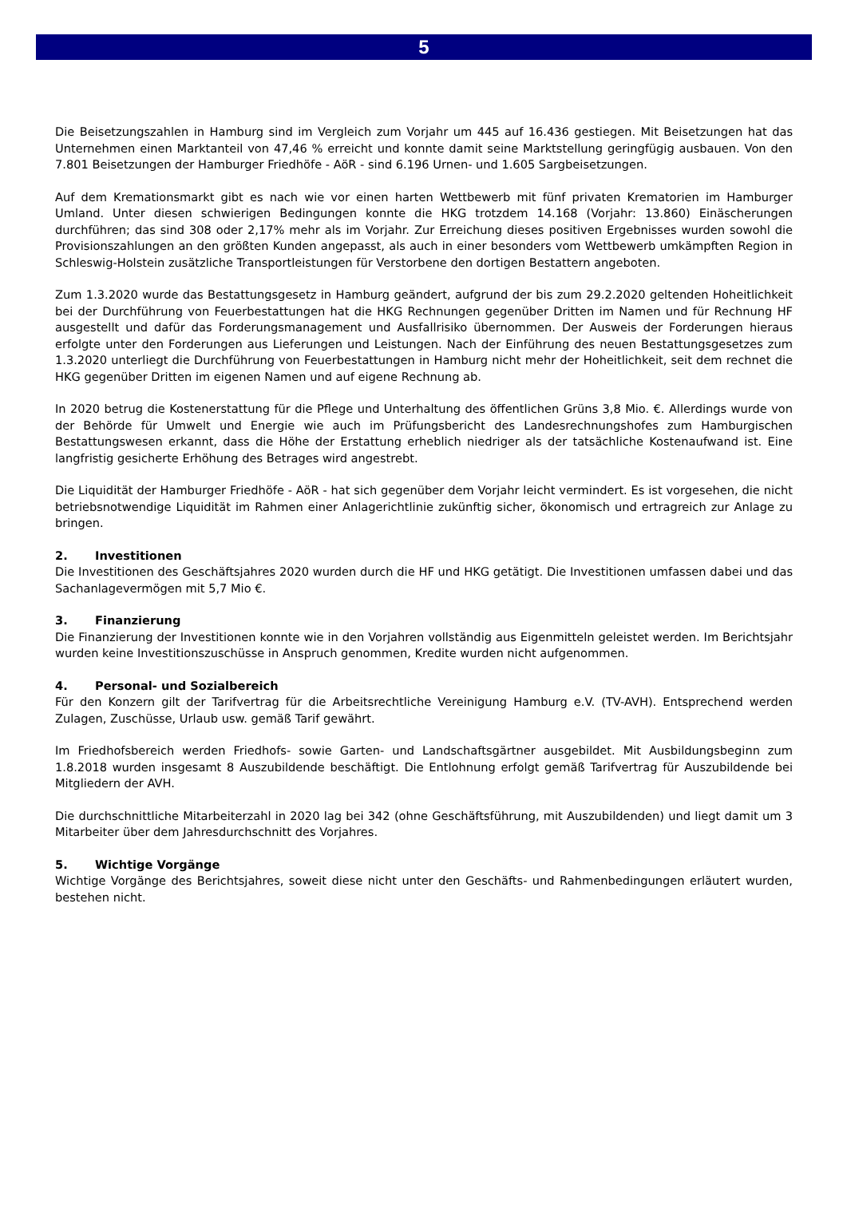5
Die Beisetzungszahlen in Hamburg sind im Vergleich zum Vorjahr um 445 auf 16.436 gestiegen. Mit Beisetzungen hat das Unternehmen einen Marktanteil von 47,46 % erreicht und konnte damit seine Marktstellung geringfügig ausbauen. Von den 7.801 Beisetzungen der Hamburger Friedhöfe - AöR - sind 6.196 Urnen- und 1.605 Sargbeisetzungen.
Auf dem Kremationsmarkt gibt es nach wie vor einen harten Wettbewerb mit fünf privaten Krematorien im Hamburger Umland. Unter diesen schwierigen Bedingungen konnte die HKG trotzdem 14.168 (Vorjahr: 13.860) Einäscherungen durchführen; das sind 308 oder 2,17% mehr als im Vorjahr. Zur Erreichung dieses positiven Ergebnisses wurden sowohl die Provisionszahlungen an den größten Kunden angepasst, als auch in einer besonders vom Wettbewerb umkämpften Region in Schleswig-Holstein zusätzliche Transportleistungen für Verstorbene den dortigen Bestattern angeboten.
Zum 1.3.2020 wurde das Bestattungsgesetz in Hamburg geändert, aufgrund der bis zum 29.2.2020 geltenden Hoheitlichkeit bei der Durchführung von Feuerbestattungen hat die HKG Rechnungen gegenüber Dritten im Namen und für Rechnung HF ausgestellt und dafür das Forderungsmanagement und Ausfallrisiko übernommen. Der Ausweis der Forderungen hieraus erfolgte unter den Forderungen aus Lieferungen und Leistungen. Nach der Einführung des neuen Bestattungsgesetzes zum 1.3.2020 unterliegt die Durchführung von Feuerbestattungen in Hamburg nicht mehr der Hoheitlichkeit, seit dem rechnet die HKG gegenüber Dritten im eigenen Namen und auf eigene Rechnung ab.
In 2020 betrug die Kostenerstattung für die Pflege und Unterhaltung des öffentlichen Grüns 3,8 Mio. €. Allerdings wurde von der Behörde für Umwelt und Energie wie auch im Prüfungsbericht des Landesrechnungshofes zum Hamburgischen Bestattungswesen erkannt, dass die Höhe der Erstattung erheblich niedriger als der tatsächliche Kostenaufwand ist. Eine langfristig gesicherte Erhöhung des Betrages wird angestrebt.
Die Liquidität der Hamburger Friedhöfe - AöR - hat sich gegenüber dem Vorjahr leicht vermindert. Es ist vorgesehen, die nicht betriebsnotwendige Liquidität im Rahmen einer Anlagerichtlinie zukünftig sicher, ökonomisch und ertragreich zur Anlage zu bringen.
2. Investitionen
Die Investitionen des Geschäftsjahres 2020 wurden durch die HF und HKG getätigt. Die Investitionen umfassen dabei und das Sachanlagevermögen mit 5,7 Mio €.
3. Finanzierung
Die Finanzierung der Investitionen konnte wie in den Vorjahren vollständig aus Eigenmitteln geleistet werden. Im Berichtsjahr wurden keine Investitionszuschüsse in Anspruch genommen, Kredite wurden nicht aufgenommen.
4. Personal- und Sozialbereich
Für den Konzern gilt der Tarifvertrag für die Arbeitsrechtliche Vereinigung Hamburg e.V. (TV-AVH). Entsprechend werden Zulagen, Zuschüsse, Urlaub usw. gemäß Tarif gewährt.
Im Friedhofsbereich werden Friedhofs- sowie Garten- und Landschaftsgärtner ausgebildet. Mit Ausbildungsbeginn zum 1.8.2018 wurden insgesamt 8 Auszubildende beschäftigt. Die Entlohnung erfolgt gemäß Tarifvertrag für Auszubildende bei Mitgliedern der AVH.
Die durchschnittliche Mitarbeiterzahl in 2020 lag bei 342 (ohne Geschäftsführung, mit Auszubildenden) und liegt damit um 3 Mitarbeiter über dem Jahresdurchschnitt des Vorjahres.
5. Wichtige Vorgänge
Wichtige Vorgänge des Berichtsjahres, soweit diese nicht unter den Geschäfts- und Rahmenbedingungen erläutert wurden, bestehen nicht.